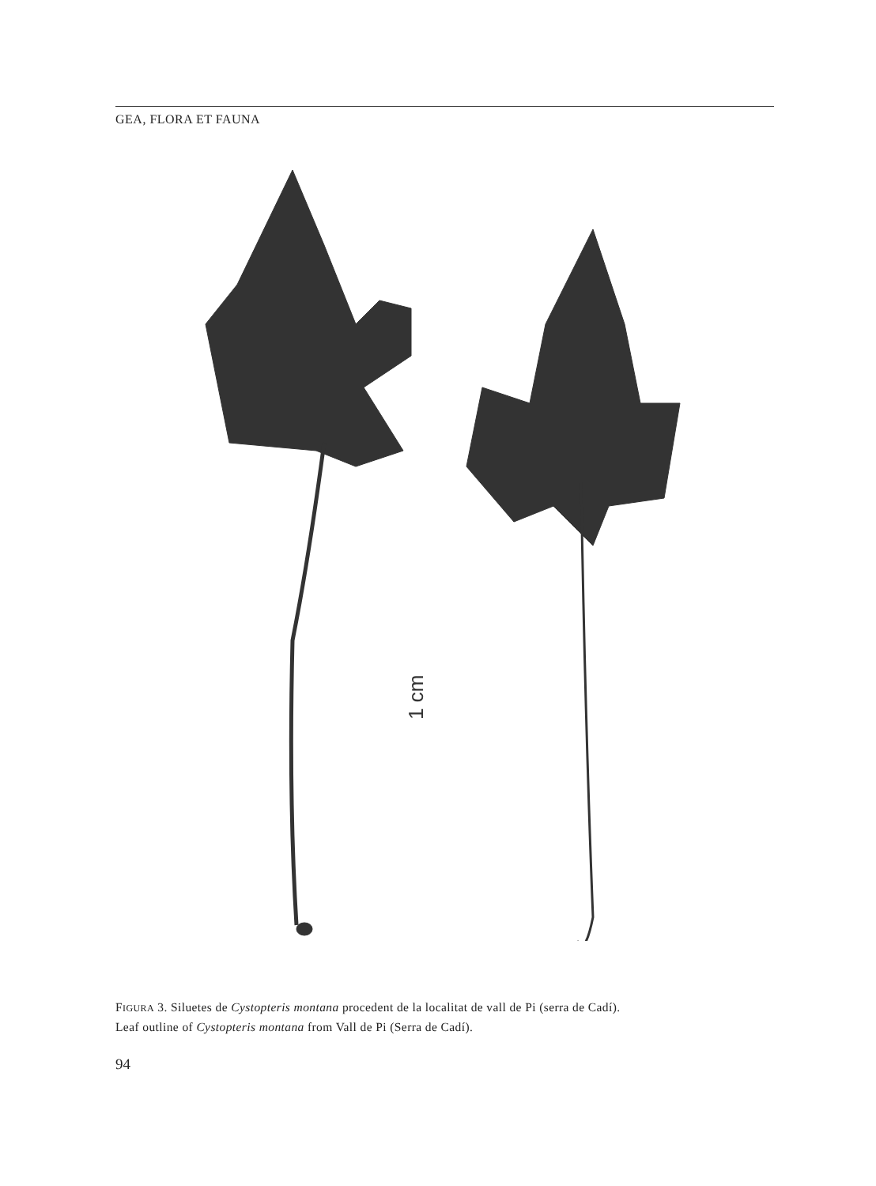GEA, FLORA ET FAUNA
1 cm
FIGURA 3. Siluetes de Cystopteris montana procedent de la localitat de vall de Pi (serra de Cadí).
Leaf outline of Cystopteris montana from Vall de Pi (Serra de Cadí).
94